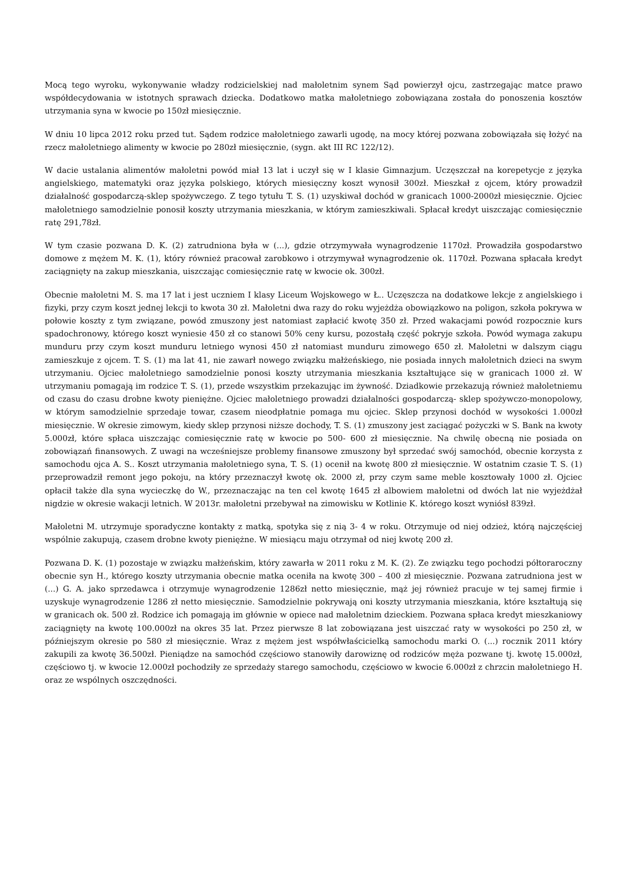Mocą tego wyroku, wykonywanie władzy rodzicielskiej nad małoletnim synem Sąd powierzył ojcu, zastrzegając matce prawo współdecydowania w istotnych sprawach dziecka. Dodatkowo matka małoletniego zobowiązana została do ponoszenia kosztów utrzymania syna w kwocie po 150zł miesięcznie.
W dniu 10 lipca 2012 roku przed tut. Sądem rodzice małoletniego zawarli ugodę, na mocy której pozwana zobowiązała się łożyć na rzecz małoletniego alimenty w kwocie po 280zł miesięcznie, (sygn. akt III RC 122/12).
W dacie ustalania alimentów małoletni powód miał 13 lat i uczył się w I klasie Gimnazjum. Uczęszczał na korepetycje z języka angielskiego, matematyki oraz języka polskiego, których miesięczny koszt wynosił 300zł. Mieszkał z ojcem, który prowadził działalność gospodarczą-sklep spożywczego. Z tego tytułu T. S. (1) uzyskiwał dochód w granicach 1000-2000zł miesięcznie. Ojciec małoletniego samodzielnie ponosił koszty utrzymania mieszkania, w którym zamieszkiwali. Spłacał kredyt uiszczając comiesięcznie ratę 291,78zł.
W tym czasie pozwana D. K. (2) zatrudniona była w (...), gdzie otrzymywała wynagrodzenie 1170zł. Prowadziła gospodarstwo domowe z mężem M. K. (1), który również pracował zarobkowo i otrzymywał wynagrodzenie ok. 1170zł. Pozwana spłacała kredyt zaciągnięty na zakup mieszkania, uiszczając comiesięcznie ratę w kwocie ok. 300zł.
Obecnie małoletni M. S. ma 17 lat i jest uczniem I klasy Liceum Wojskowego w Ł.. Uczęszcza na dodatkowe lekcje z angielskiego i fizyki, przy czym koszt jednej lekcji to kwota 30 zł. Małoletni dwa razy do roku wyjeżdża obowiązkowo na poligon, szkoła pokrywa w połowie koszty z tym związane, powód zmuszony jest natomiast zapłacić kwotę 350 zł. Przed wakacjami powód rozpocznie kurs spadochronowy, którego koszt wyniesie 450 zł co stanowi 50% ceny kursu, pozostałą część pokryje szkoła. Powód wymaga zakupu munduru przy czym koszt munduru letniego wynosi 450 zł natomiast munduru zimowego 650 zł. Małoletni w dalszym ciągu zamieszkuje z ojcem. T. S. (1) ma lat 41, nie zawarł nowego związku małżeńskiego, nie posiada innych małoletnich dzieci na swym utrzymaniu. Ojciec małoletniego samodzielnie ponosi koszty utrzymania mieszkania kształtujące się w granicach 1000 zł. W utrzymaniu pomagają im rodzice T. S. (1), przede wszystkim przekazując im żywność. Dziadkowie przekazują również małoletniemu od czasu do czasu drobne kwoty pieniężne. Ojciec małoletniego prowadzi działalności gospodarczą- sklep spożywczo-monopolowy, w którym samodzielnie sprzedaje towar, czasem nieodpłatnie pomaga mu ojciec. Sklep przynosi dochód w wysokości 1.000zł miesięcznie. W okresie zimowym, kiedy sklep przynosi niższe dochody, T. S. (1) zmuszony jest zaciągać pożyczki w S. Bank na kwoty 5.000zł, które spłaca uiszczając comiesięcznie ratę w kwocie po 500- 600 zł miesięcznie. Na chwilę obecną nie posiada on zobowiązań finansowych. Z uwagi na wcześniejsze problemy finansowe zmuszony był sprzedać swój samochód, obecnie korzysta z samochodu ojca A. S.. Koszt utrzymania małoletniego syna, T. S. (1) ocenił na kwotę 800 zł miesięcznie. W ostatnim czasie T. S. (1) przeprowadził remont jego pokoju, na który przeznaczył kwotę ok. 2000 zł, przy czym same meble kosztowały 1000 zł. Ojciec opłacił także dla syna wycieczkę do W., przeznaczając na ten cel kwotę 1645 zł albowiem małoletni od dwóch lat nie wyjeżdżał nigdzie w okresie wakacji letnich. W 2013r. małoletni przebywał na zimowisku w Kotlinie K. którego koszt wyniósł 839zł.
Małoletni M. utrzymuje sporadyczne kontakty z matką, spotyka się z nią 3- 4 w roku. Otrzymuje od niej odzież, którą najczęściej wspólnie zakupują, czasem drobne kwoty pieniężne. W miesiącu maju otrzymał od niej kwotę 200 zł.
Pozwana D. K. (1) pozostaje w związku małżeńskim, który zawarła w 2011 roku z M. K. (2). Ze związku tego pochodzi półtoraroczny obecnie syn H., którego koszty utrzymania obecnie matka oceniła na kwotę 300 – 400 zł miesięcznie. Pozwana zatrudniona jest w (...) G. A. jako sprzedawca i otrzymuje wynagrodzenie 1286zł netto miesięcznie, mąż jej również pracuje w tej samej firmie i uzyskuje wynagrodzenie 1286 zł netto miesięcznie. Samodzielnie pokrywają oni koszty utrzymania mieszkania, które kształtują się w granicach ok. 500 zł. Rodzice ich pomagają im głównie w opiece nad małoletnim dzieckiem. Pozwana spłaca kredyt mieszkaniowy zaciągnięty na kwotę 100.000zł na okres 35 lat. Przez pierwsze 8 lat zobowiązana jest uiszczać raty w wysokości po 250 zł, w późniejszym okresie po 580 zł miesięcznie. Wraz z mężem jest współwłaścicielką samochodu marki O. (...) rocznik 2011 który zakupili za kwotę 36.500zł. Pieniądze na samochód częściowo stanowiły darowiznę od rodziców męża pozwane tj. kwotę 15.000zł, częściowo tj. w kwocie 12.000zł pochodziły ze sprzedaży starego samochodu, częściowo w kwocie 6.000zł z chrzcin małoletniego H. oraz ze wspólnych oszczędności.